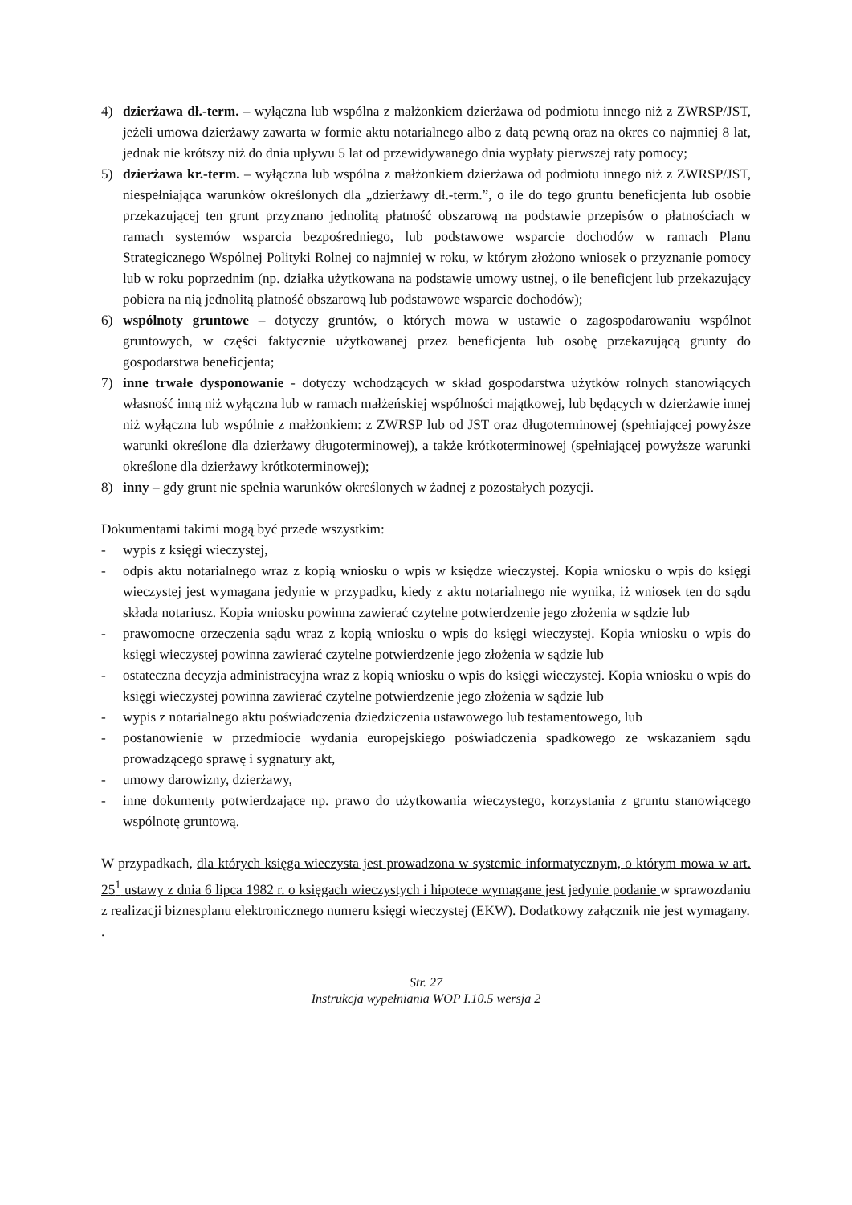4) dzierżawa dł.-term. – wyłączna lub wspólna z małżonkiem dzierżawa od podmiotu innego niż z ZWRSP/JST, jeżeli umowa dzierżawy zawarta w formie aktu notarialnego albo z datą pewną oraz na okres co najmniej 8 lat, jednak nie krótszy niż do dnia upływu 5 lat od przewidywanego dnia wypłaty pierwszej raty pomocy;
5) dzierżawa kr.-term. – wyłączna lub wspólna z małżonkiem dzierżawa od podmiotu innego niż z ZWRSP/JST, niespełniająca warunków określonych dla „dzierżawy dł.-term.”, o ile do tego gruntu beneficjenta lub osobie przekazującej ten grunt przyznano jednolitą płatność obszarową na podstawie przepisów o płatnościach w ramach systemów wsparcia bezpośredniego, lub podstawowe wsparcie dochodów w ramach Planu Strategicznego Wspólnej Polityki Rolnej co najmniej w roku, w którym złożono wniosek o przyznanie pomocy lub w roku poprzednim (np. działka użytkowana na podstawie umowy ustnej, o ile beneficjent lub przekazujący pobiera na nią jednolitą płatność obszarową lub podstawowe wsparcie dochodów);
6) wspólnoty gruntowe – dotyczy gruntów, o których mowa w ustawie o zagospodarowaniu wspólnot gruntowych, w części faktycznie użytkowanej przez beneficjenta lub osobę przekazującą grunty do gospodarstwa beneficjenta;
7) inne trwałe dysponowanie - dotyczy wchodzących w skład gospodarstwa użytków rolnych stanowiących własność inną niż wyłączna lub w ramach małżeńskiej wspólności majątkowej, lub będących w dzierżawie innej niż wyłączna lub wspólnie z małżonkiem: z ZWRSP lub od JST oraz długoterminowej (spełniającej powyższe warunki określone dla dzierżawy długoterminowej), a także krótkoterminowej (spełniającej powyższe warunki określone dla dzierżawy krótkoterminowej);
8) inny – gdy grunt nie spełnia warunków określonych w żadnej z pozostałych pozycji.
Dokumentami takimi mogą być przede wszystkim:
- wypis z księgi wieczystej,
- odpis aktu notarialnego wraz z kopią wniosku o wpis w księdze wieczystej. Kopia wniosku o wpis do księgi wieczystej jest wymagana jedynie w przypadku, kiedy z aktu notarialnego nie wynika, iż wniosek ten do sądu składa notariusz. Kopia wniosku powinna zawierać czytelne potwierdzenie jego złożenia w sądzie lub
- prawomocne orzeczenia sądu wraz z kopią wniosku o wpis do księgi wieczystej. Kopia wniosku o wpis do księgi wieczystej powinna zawierać czytelne potwierdzenie jego złożenia w sądzie lub
- ostateczna decyzja administracyjna wraz z kopią wniosku o wpis do księgi wieczystej. Kopia wniosku o wpis do księgi wieczystej powinna zawierać czytelne potwierdzenie jego złożenia w sądzie lub
- wypis z notarialnego aktu poświadczenia dziedziczenia ustawowego lub testamentowego, lub
- postanowienie w przedmiocie wydania europejskiego poświadczenia spadkowego ze wskazaniem sądu prowadzącego sprawę i sygnatury akt,
- umowy darowizny, dzierżawy,
- inne dokumenty potwierdzające np. prawo do użytkowania wieczystego, korzystania z gruntu stanowiącego wspólnotę gruntową.
W przypadkach, dla których księga wieczysta jest prowadzona w systemie informatycznym, o którym mowa w art. 25<sup>1</sup> ustawy z dnia 6 lipca 1982 r. o księgach wieczystych i hipotece wymagane jest jedynie podanie w sprawozdaniu z realizacji biznesplanu elektronicznego numeru księgi wieczystej (EKW). Dodatkowy załącznik nie jest wymagany.
.
Str. 27
Instrukcja wypełniania WOP I.10.5 wersja 2